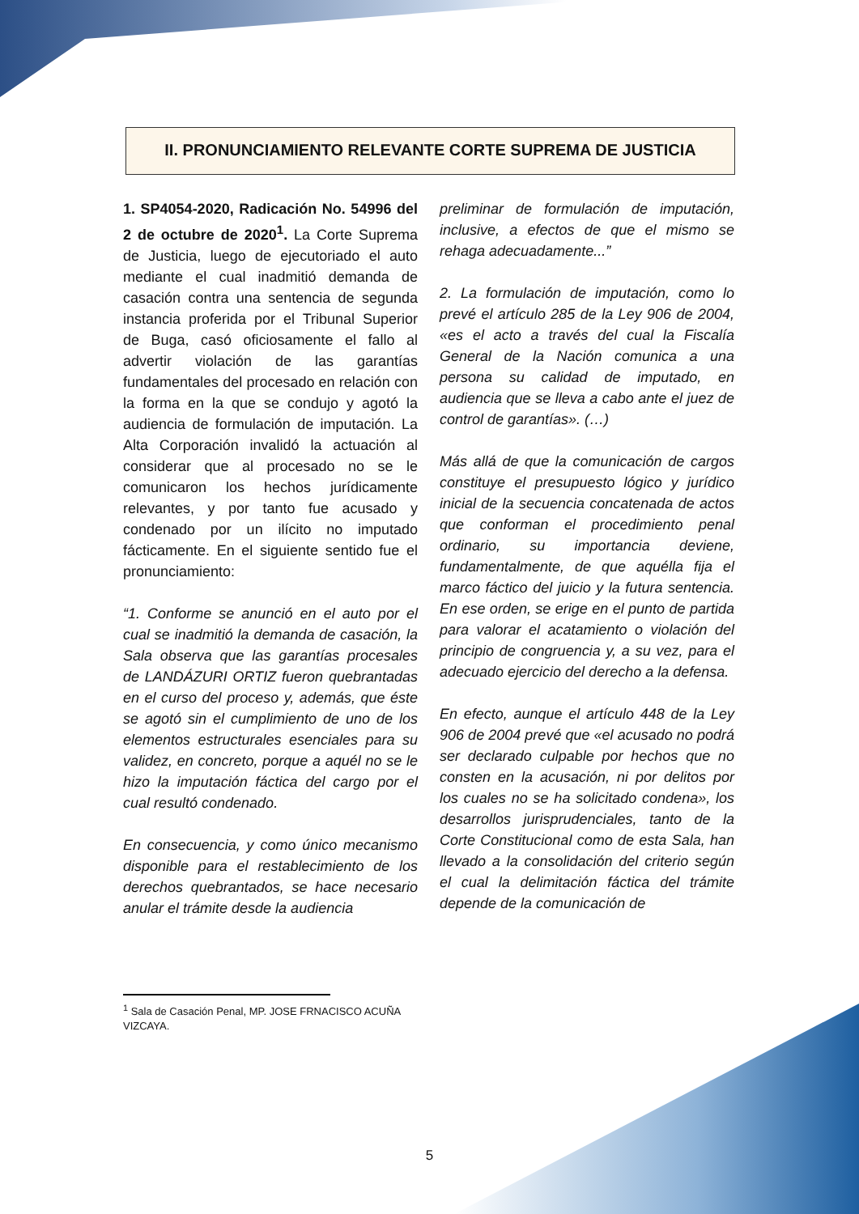II. PRONUNCIAMIENTO RELEVANTE CORTE SUPREMA DE JUSTICIA
1. SP4054-2020, Radicación No. 54996 del 2 de octubre de 2020<sup>1</sup>. La Corte Suprema de Justicia, luego de ejecutoriado el auto mediante el cual inadmitió demanda de casación contra una sentencia de segunda instancia proferida por el Tribunal Superior de Buga, casó oficiosamente el fallo al advertir violación de las garantías fundamentales del procesado en relación con la forma en la que se condujo y agotó la audiencia de formulación de imputación. La Alta Corporación invalidó la actuación al considerar que al procesado no se le comunicaron los hechos jurídicamente relevantes, y por tanto fue acusado y condenado por un ilícito no imputado fácticamente. En el siguiente sentido fue el pronunciamiento:
“1. Conforme se anunció en el auto por el cual se inadmitió la demanda de casación, la Sala observa que las garantías procesales de LANDÁZURI ORTIZ fueron quebrantadas en el curso del proceso y, además, que éste se agotó sin el cumplimiento de uno de los elementos estructurales esenciales para su validez, en concreto, porque a aquél no se le hizo la imputación fáctica del cargo por el cual resultó condenado.
En consecuencia, y como único mecanismo disponible para el restablecimiento de los derechos quebrantados, se hace necesario anular el trámite desde la audiencia
preliminar de formulación de imputación, inclusive, a efectos de que el mismo se rehaga adecuadamente...”
2. La formulación de imputación, como lo prevé el artículo 285 de la Ley 906 de 2004, «es el acto a través del cual la Fiscalía General de la Nación comunica a una persona su calidad de imputado, en audiencia que se lleva a cabo ante el juez de control de garantías». (…)
Más allá de que la comunicación de cargos constituye el presupuesto lógico y jurídico inicial de la secuencia concatenada de actos que conforman el procedimiento penal ordinario, su importancia deviene, fundamentalmente, de que aquélla fija el marco fáctico del juicio y la futura sentencia. En ese orden, se erige en el punto de partida para valorar el acatamiento o violación del principio de congruencia y, a su vez, para el adecuado ejercicio del derecho a la defensa.
En efecto, aunque el artículo 448 de la Ley 906 de 2004 prevé que «el acusado no podrá ser declarado culpable por hechos que no consten en la acusación, ni por delitos por los cuales no se ha solicitado condena», los desarrollos jurisprudenciales, tanto de la Corte Constitucional como de esta Sala, han llevado a la consolidación del criterio según el cual la delimitación fáctica del trámite depende de la comunicación de
<sup>1</sup> Sala de Casación Penal, MP. JOSE FRNACISCO ACUÑA VIZCAYA.
5